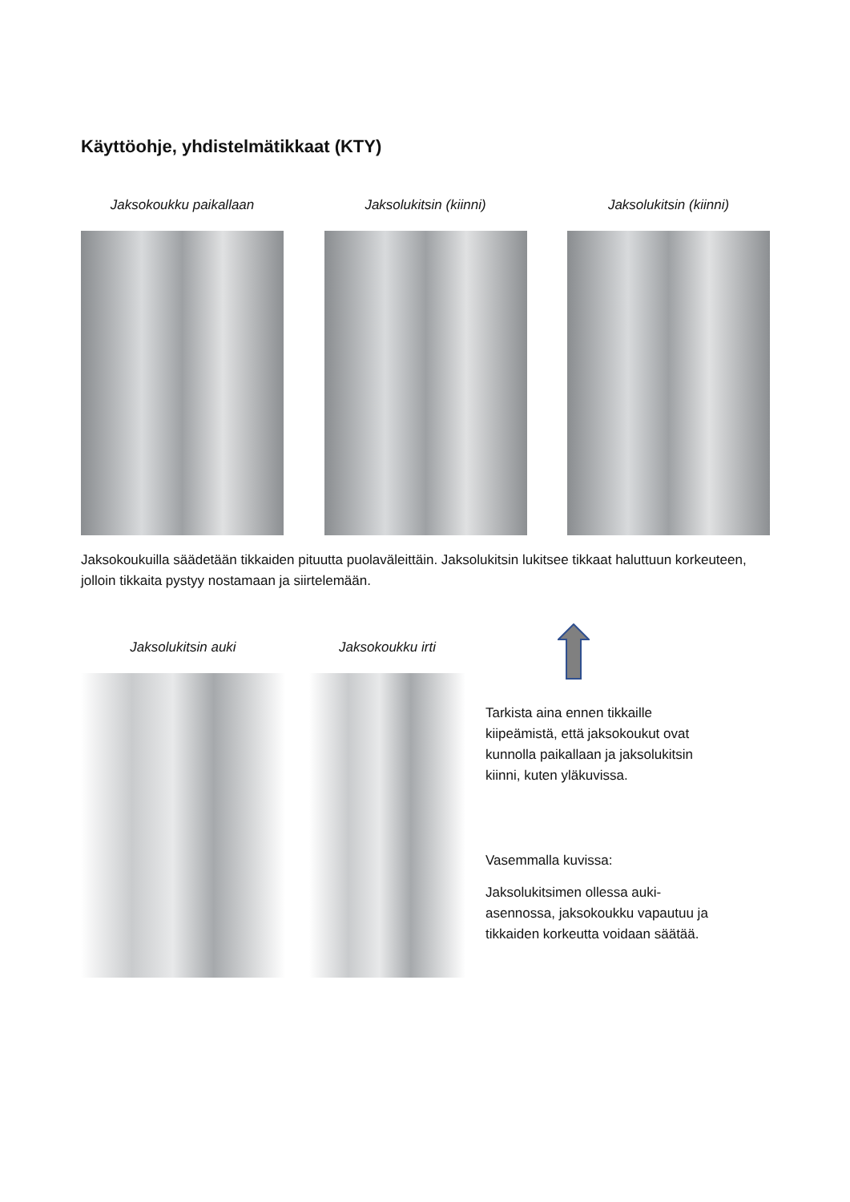Käyttöohje, yhdistelmätikkaat (KTY)
Jaksokoukku paikallaan Jaksolukitsin (kiinni) Jaksolukitsin (kiinni)
Jaksokoukuilla säädetään tikkaiden pituutta puolaväleittäin. Jaksolukitsin lukitsee tikkaat haluttuun korkeuteen, jolloin tikkaita pystyy nostamaan ja siirtelemään.
Jaksolukitsin auki Jaksokoukku irti
Tarkista aina ennen tikkaille kiipeämistä, että jaksokoukut ovat kunnolla paikallaan ja jaksolukitsin kiinni, kuten yläkuvissa.
Vasemmalla kuvissa:
Jaksolukitsimen ollessa auki-asennossa, jaksokoukku vapautuu ja tikkaiden korkeutta voidaan säätää.